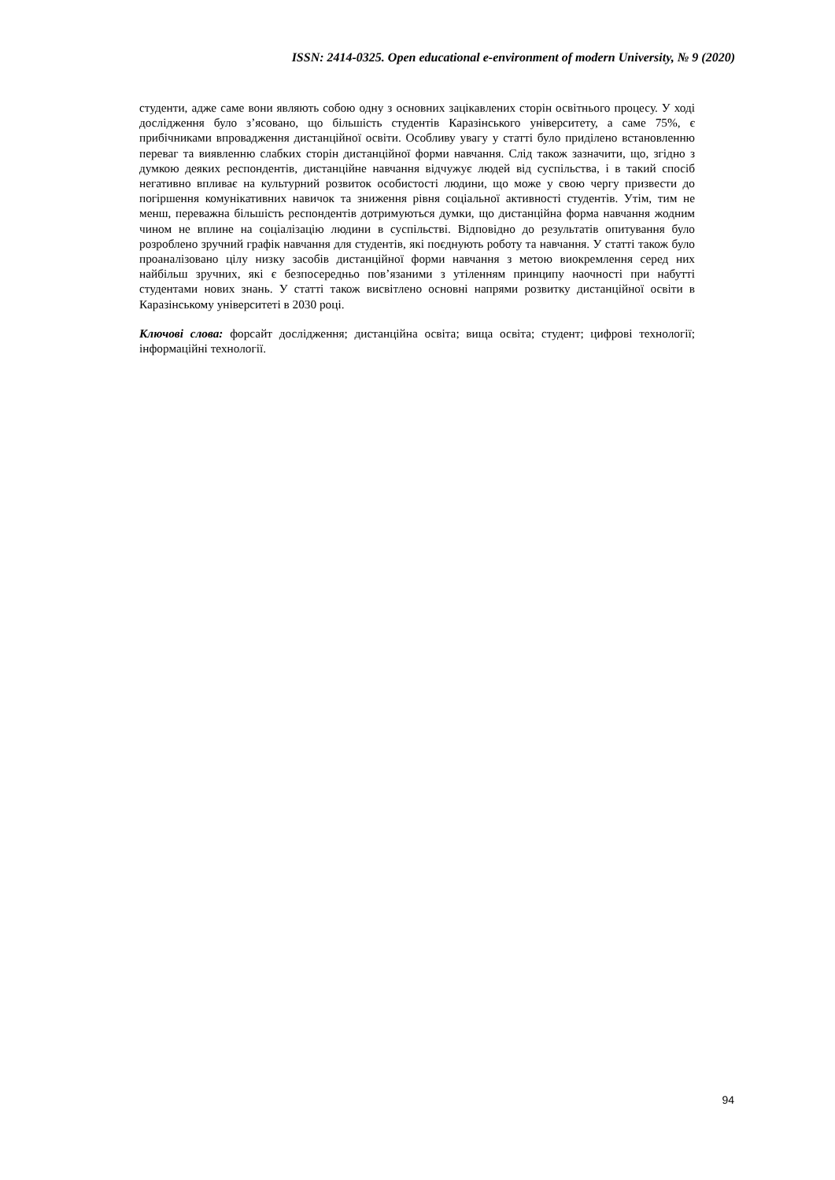ISSN: 2414-0325. Open educational e-environment of modern University, № 9 (2020)
студенти, адже саме вони являють собою одну з основних зацікавлених сторін освітнього процесу. У ході дослідження було з’ясовано, що більшість студентів Каразінського університету, а саме 75%, є прибічниками впровадження дистанційної освіти. Особливу увагу у статті було приділено встановленню переваг та виявленню слабких сторін дистанційної форми навчання. Слід також зазначити, що, згідно з думкою деяких респондентів, дистанційне навчання відчужує людей від суспільства, і в такий спосіб негативно впливає на культурний розвиток особистості людини, що може у свою чергу призвести до погіршення комунікативних навичок та зниження рівня соціальної активності студентів. Утім, тим не менш, переважна більшість респондентів дотримуються думки, що дистанційна форма навчання жодним чином не вплине на соціалізацію людини в суспільстві. Відповідно до результатів опитування було розроблено зручний графік навчання для студентів, які поєднують роботу та навчання. У статті також було проаналізовано цілу низку засобів дистанційної форми навчання з метою виокремлення серед них найбільш зручних, які є безпосередньо пов’язаними з утіленням принципу наочності при набутті студентами нових знань. У статті також висвітлено основні напрями розвитку дистанційної освіти в Каразінському університеті в 2030 році.
Ключові слова: форсайт дослідження; дистанційна освіта; вища освіта; студент; цифрові технології; інформаційні технології.
94